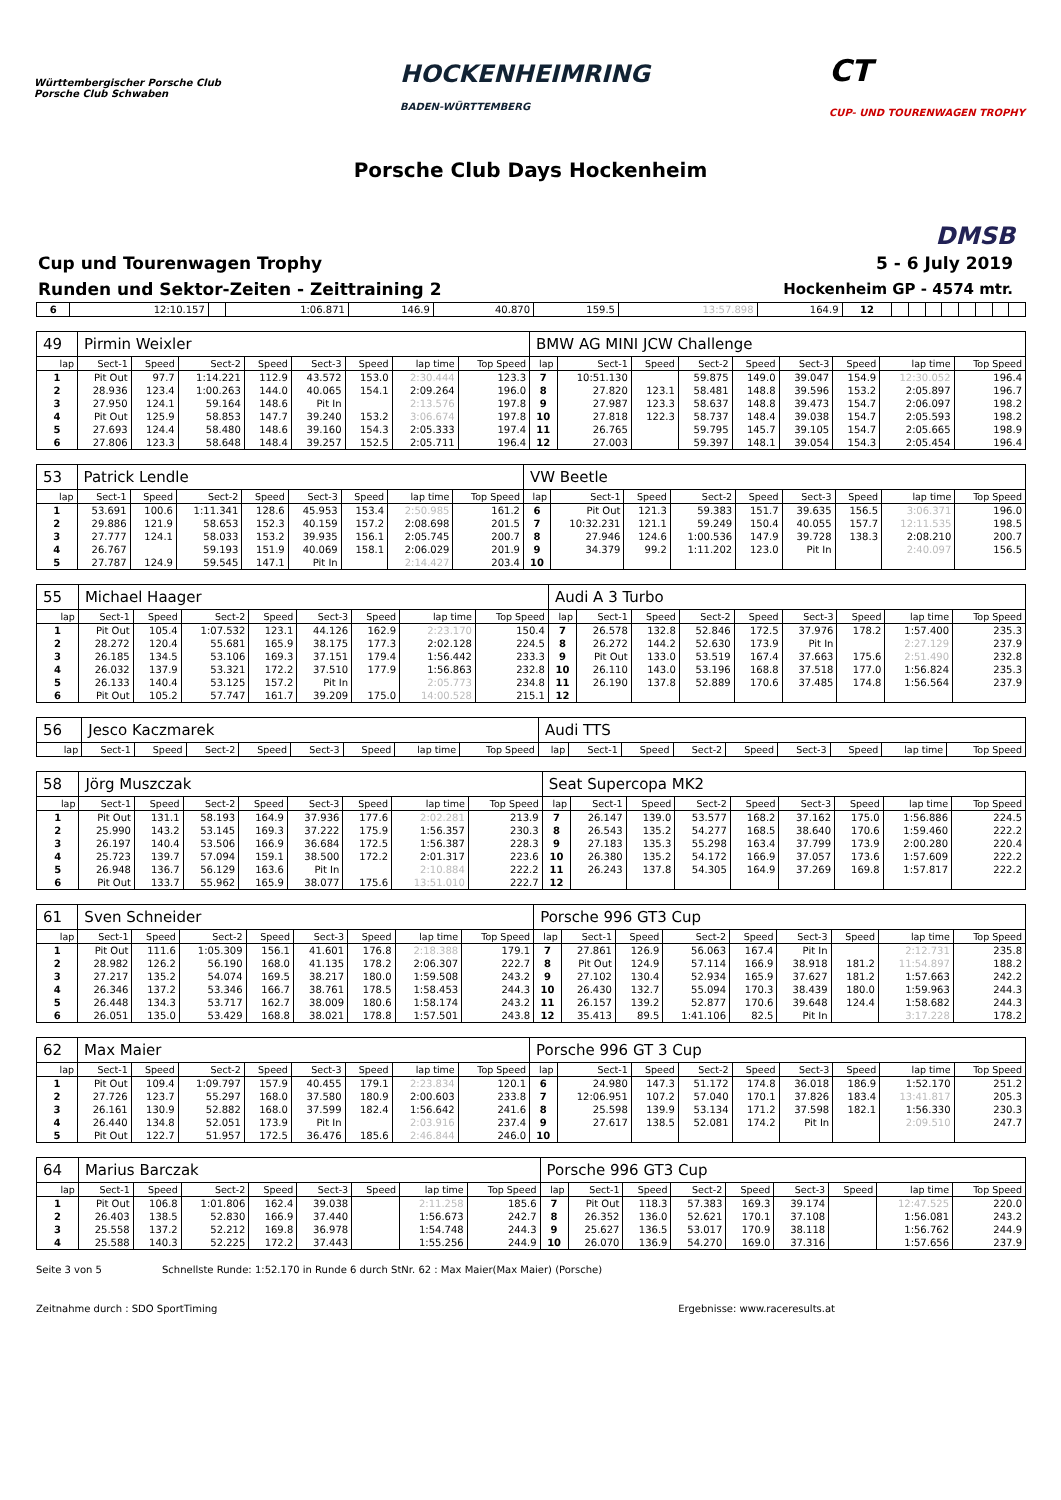Württembergischer Porsche Club
Porsche Club Schwaben
HOCKENHEIMRING
BADEN-WÜRTTEMBERG
CT
CUP- UND TOURENWAGEN TROPHY
Porsche Club Days Hockenheim
DMSB
Cup und Tourenwagen Trophy 5 - 6 July 2019
Runden und Sektor-Zeiten - Zeittraining 2 Hockenheim GP - 4574 mtr.
| 6 | 12:10.157 | | 1:06.871 | 146.9 | 40.870 | 159.5 | 13:57.898 | 164.9 | 12 | | | | | | | | |
| 49 | Pirmin Weixler | | | | | | | | BMW AG MINI JCW Challenge | | | | | | | | |
| lap | Sect-1 | Speed | Sect-2 | Speed | Sect-3 | Speed | lap time | Top Speed | lap | Sect-1 | Speed | Sect-2 | Speed | Sect-3 | Speed | lap time | Top Speed |
| 1 | Pit Out | 97.7 | 1:14.221 | 112.9 | 43.572 | 153.0 | 2:30.444 | 123.3 | 7 | 10:51.130 | | 59.875 | 149.0 | 39.047 | 154.9 | 12:30.052 | 196.4 |
| 2 | 28.936 | 123.4 | 1:00.263 | 144.0 | 40.065 | 154.1 | 2:09.264 | 196.0 | 8 | 27.820 | 123.1 | 58.481 | 148.8 | 39.596 | 153.2 | 2:05.897 | 196.7 |
| 3 | 27.950 | 124.1 | 59.164 | 148.6 | Pit In | | 2:13.576 | 197.8 | 9 | 27.987 | 123.3 | 58.637 | 148.8 | 39.473 | 154.7 | 2:06.097 | 198.2 |
| 4 | Pit Out | 125.9 | 58.853 | 147.7 | 39.240 | 153.2 | 3:06.674 | 197.8 | 10 | 27.818 | 122.3 | 58.737 | 148.4 | 39.038 | 154.7 | 2:05.593 | 198.2 |
| 5 | 27.693 | 124.4 | 58.480 | 148.6 | 39.160 | 154.3 | 2:05.333 | 197.4 | 11 | 26.765 | | 59.795 | 145.7 | 39.105 | 154.7 | 2:05.665 | 198.9 |
| 6 | 27.806 | 123.3 | 58.648 | 148.4 | 39.257 | 152.5 | 2:05.711 | 196.4 | 12 | 27.003 | | 59.397 | 148.1 | 39.054 | 154.3 | 2:05.454 | 196.4 |
| 53 | Patrick Lendle | | | | | | | | VW Beetle | | | | | | | | |
| lap | Sect-1 | Speed | Sect-2 | Speed | Sect-3 | Speed | lap time | Top Speed | lap | Sect-1 | Speed | Sect-2 | Speed | Sect-3 | Speed | lap time | Top Speed |
| 1 | 53.691 | 100.6 | 1:11.341 | 128.6 | 45.953 | 153.4 | 2:50.985 | 161.2 | 6 | Pit Out | 121.3 | 59.383 | 151.7 | 39.635 | 156.5 | 3:06.371 | 196.0 |
| 2 | 29.886 | 121.9 | 58.653 | 152.3 | 40.159 | 157.2 | 2:08.698 | 201.5 | 7 | 10:32.231 | 121.1 | 59.249 | 150.4 | 40.055 | 157.7 | 12:11.535 | 198.5 |
| 3 | 27.777 | 124.1 | 58.033 | 153.2 | 39.935 | 156.1 | 2:05.745 | 200.7 | 8 | 27.946 | 124.6 | 1:00.536 | 147.9 | 39.728 | 138.3 | 2:08.210 | 200.7 |
| 4 | 26.767 | | 59.193 | 151.9 | 40.069 | 158.1 | 2:06.029 | 201.9 | 9 | 34.379 | 99.2 | 1:11.202 | 123.0 | Pit In | | 2:40.097 | 156.5 |
| 5 | 27.787 | 124.9 | 59.545 | 147.1 | Pit In | | 2:14.427 | 203.4 | 10 | | | | | | | | |
| 55 | Michael Haager | | | | | | | | Audi A 3 Turbo | | | | | | | | |
| lap | Sect-1 | Speed | Sect-2 | Speed | Sect-3 | Speed | lap time | Top Speed | lap | Sect-1 | Speed | Sect-2 | Speed | Sect-3 | Speed | lap time | Top Speed |
| 1 | Pit Out | 105.4 | 1:07.532 | 123.1 | 44.126 | 162.9 | 2:23.170 | 150.4 | 7 | 26.578 | 132.8 | 52.846 | 172.5 | 37.976 | 178.2 | 1:57.400 | 235.3 |
| 2 | 28.272 | 120.4 | 55.681 | 165.9 | 38.175 | 177.3 | 2:02.128 | 224.5 | 8 | 26.272 | 144.2 | 52.630 | 173.9 | Pit In | | 2:27.129 | 237.9 |
| 3 | 26.185 | 134.5 | 53.106 | 169.3 | 37.151 | 179.4 | 1:56.442 | 233.3 | 9 | Pit Out | 133.0 | 53.519 | 167.4 | 37.663 | 175.6 | 2:51.490 | 232.8 |
| 4 | 26.032 | 137.9 | 53.321 | 172.2 | 37.510 | 177.9 | 1:56.863 | 232.8 | 10 | 26.110 | 143.0 | 53.196 | 168.8 | 37.518 | 177.0 | 1:56.824 | 235.3 |
| 5 | 26.133 | 140.4 | 53.125 | 157.2 | Pit In | | 2:05.773 | 234.8 | 11 | 26.190 | 137.8 | 52.889 | 170.6 | 37.485 | 174.8 | 1:56.564 | 237.9 |
| 6 | Pit Out | 105.2 | 57.747 | 161.7 | 39.209 | 175.0 | 14:00.528 | 215.1 | 12 | | | | | | | | |
| 56 | Jesco Kaczmarek | | | | | | | | Audi TTS | | | | | | | | |
| lap | Sect-1 | Speed | Sect-2 | Speed | Sect-3 | Speed | lap time | Top Speed | lap | Sect-1 | Speed | Sect-2 | Speed | Sect-3 | Speed | lap time | Top Speed |
| 58 | Jörg Muszczak | | | | | | | | Seat Supercopa MK2 | | | | | | | | |
| lap | Sect-1 | Speed | Sect-2 | Speed | Sect-3 | Speed | lap time | Top Speed | lap | Sect-1 | Speed | Sect-2 | Speed | Sect-3 | Speed | lap time | Top Speed |
| 1 | Pit Out | 131.1 | 58.193 | 164.9 | 37.936 | 177.6 | 2:02.281 | 213.9 | 7 | 26.147 | 139.0 | 53.577 | 168.2 | 37.162 | 175.0 | 1:56.886 | 224.5 |
| 2 | 25.990 | 143.2 | 53.145 | 169.3 | 37.222 | 175.9 | 1:56.357 | 230.3 | 8 | 26.543 | 135.2 | 54.277 | 168.5 | 38.640 | 170.6 | 1:59.460 | 222.2 |
| 3 | 26.197 | 140.4 | 53.506 | 166.9 | 36.684 | 172.5 | 1:56.387 | 228.3 | 9 | 27.183 | 135.3 | 55.298 | 163.4 | 37.799 | 173.9 | 2:00.280 | 220.4 |
| 4 | 25.723 | 139.7 | 57.094 | 159.1 | 38.500 | 172.2 | 2:01.317 | 223.6 | 10 | 26.380 | 135.2 | 54.172 | 166.9 | 37.057 | 173.6 | 1:57.609 | 222.2 |
| 5 | 26.948 | 136.7 | 56.129 | 163.6 | Pit In | | 2:10.884 | 222.2 | 11 | 26.243 | 137.8 | 54.305 | 164.9 | 37.269 | 169.8 | 1:57.817 | 222.2 |
| 6 | Pit Out | 133.7 | 55.962 | 165.9 | 38.077 | 175.6 | 13:51.010 | 222.7 | 12 | | | | | | | | |
| 61 | Sven Schneider | | | | | | | | Porsche 996 GT3 Cup | | | | | | | | |
| lap | Sect-1 | Speed | Sect-2 | Speed | Sect-3 | Speed | lap time | Top Speed | lap | Sect-1 | Speed | Sect-2 | Speed | Sect-3 | Speed | lap time | Top Speed |
| 1 | Pit Out | 111.6 | 1:05.309 | 156.1 | 41.601 | 176.8 | 2:18.388 | 179.1 | 7 | 27.861 | 126.9 | 56.063 | 167.4 | Pit In | | 2:12.731 | 235.8 |
| 2 | 28.982 | 126.2 | 56.190 | 168.0 | 41.135 | 178.2 | 2:06.307 | 222.7 | 8 | Pit Out | 124.9 | 57.114 | 166.9 | 38.918 | 181.2 | 11:54.897 | 188.2 |
| 3 | 27.217 | 135.2 | 54.074 | 169.5 | 38.217 | 180.0 | 1:59.508 | 243.2 | 9 | 27.102 | 130.4 | 52.934 | 165.9 | 37.627 | 181.2 | 1:57.663 | 242.2 |
| 4 | 26.346 | 137.2 | 53.346 | 166.7 | 38.761 | 178.5 | 1:58.453 | 244.3 | 10 | 26.430 | 132.7 | 55.094 | 170.3 | 38.439 | 180.0 | 1:59.963 | 244.3 |
| 5 | 26.448 | 134.3 | 53.717 | 162.7 | 38.009 | 180.6 | 1:58.174 | 243.2 | 11 | 26.157 | 139.2 | 52.877 | 170.6 | 39.648 | 124.4 | 1:58.682 | 244.3 |
| 6 | 26.051 | 135.0 | 53.429 | 168.8 | 38.021 | 178.8 | 1:57.501 | 243.8 | 12 | 35.413 | 89.5 | 1:41.106 | 82.5 | Pit In | | 3:17.228 | 178.2 |
| 62 | Max Maier | | | | | | | | Porsche 996 GT 3 Cup | | | | | | | | |
| lap | Sect-1 | Speed | Sect-2 | Speed | Sect-3 | Speed | lap time | Top Speed | lap | Sect-1 | Speed | Sect-2 | Speed | Sect-3 | Speed | lap time | Top Speed |
| 1 | Pit Out | 109.4 | 1:09.797 | 157.9 | 40.455 | 179.1 | 2:23.834 | 120.1 | 6 | 24.980 | 147.3 | 51.172 | 174.8 | 36.018 | 186.9 | 1:52.170 | 251.2 |
| 2 | 27.726 | 123.7 | 55.297 | 168.0 | 37.580 | 180.9 | 2:00.603 | 233.8 | 7 | 12:06.951 | 107.2 | 57.040 | 170.1 | 37.826 | 183.4 | 13:41.817 | 205.3 |
| 3 | 26.161 | 130.9 | 52.882 | 168.0 | 37.599 | 182.4 | 1:56.642 | 241.6 | 8 | 25.598 | 139.9 | 53.134 | 171.2 | 37.598 | 182.1 | 1:56.330 | 230.3 |
| 4 | 26.440 | 134.8 | 52.051 | 173.9 | Pit In | | 2:03.916 | 237.4 | 9 | 27.617 | 138.5 | 52.081 | 174.2 | Pit In | | 2:09.510 | 247.7 |
| 5 | Pit Out | 122.7 | 51.957 | 172.5 | 36.476 | 185.6 | 2:46.844 | 246.0 | 10 | | | | | | | | |
| 64 | Marius Barczak | | | | | | | | Porsche 996 GT3 Cup | | | | | | | | |
| lap | Sect-1 | Speed | Sect-2 | Speed | Sect-3 | Speed | lap time | Top Speed | lap | Sect-1 | Speed | Sect-2 | Speed | Sect-3 | Speed | lap time | Top Speed |
| 1 | Pit Out | 106.8 | 1:01.806 | 162.4 | 39.038 | | 2:11.258 | 185.6 | 7 | Pit Out | 118.3 | 57.383 | 169.3 | 39.174 | | 12:47.525 | 220.0 |
| 2 | 26.403 | 138.5 | 52.830 | 166.9 | 37.440 | | 1:56.673 | 242.7 | 8 | 26.352 | 136.0 | 52.621 | 170.1 | 37.108 | | 1:56.081 | 243.2 |
| 3 | 25.558 | 137.2 | 52.212 | 169.8 | 36.978 | | 1:54.748 | 244.3 | 9 | 25.627 | 136.5 | 53.017 | 170.9 | 38.118 | | 1:56.762 | 244.9 |
| 4 | 25.588 | 140.3 | 52.225 | 172.2 | 37.443 | | 1:55.256 | 244.9 | 10 | 26.070 | 136.9 | 54.270 | 169.0 | 37.316 | | 1:57.656 | 237.9 |
Seite 3 von 5 Schnellste Runde: 1:52.170 in Runde 6 durch StNr. 62 : Max Maier(Max Maier) (Porsche)
Zeitnahme durch : SDO SportTiming Ergebnisse: www.raceresults.at